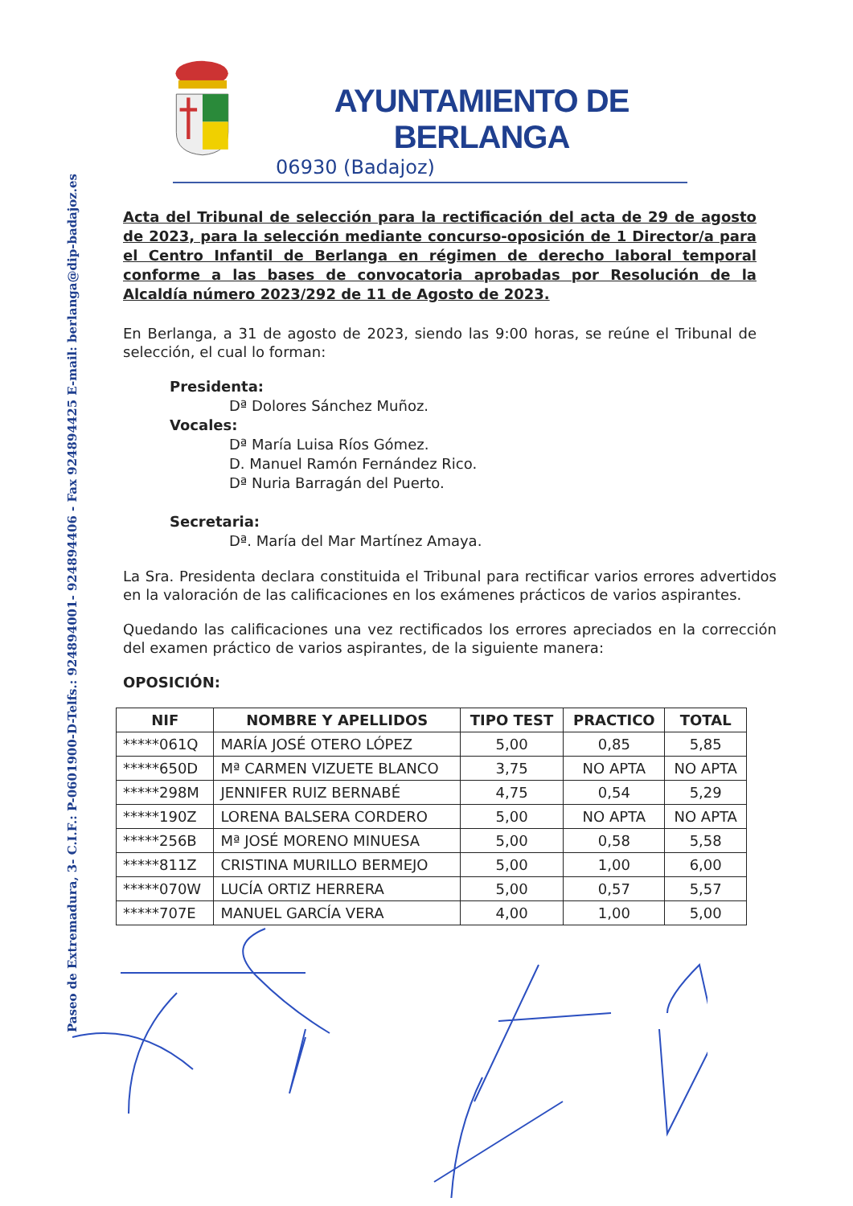Paseo de Extremadura, 3- C.I.F.: P-0601900-D-Telfs.: 924894001- 924894406 - Fax 924894425 E-mail: berlanga@dip-badajoz.es
AYUNTAMIENTO DE BERLANGA
06930 (Badajoz)
Acta del Tribunal de selección para la rectificación del acta de 29 de agosto de 2023, para la selección mediante concurso-oposición de 1 Director/a para el Centro Infantil de Berlanga en régimen de derecho laboral temporal conforme a las bases de convocatoria aprobadas por Resolución de la Alcaldía número 2023/292 de 11 de Agosto de 2023.
En Berlanga, a 31 de agosto de 2023, siendo las 9:00 horas, se reúne el Tribunal de selección, el cual lo forman:
Presidenta:
Dª Dolores Sánchez Muñoz.
Vocales:
Dª María Luisa Ríos Gómez.
D. Manuel Ramón Fernández Rico.
Dª Nuria Barragán del Puerto.
Secretaria:
Dª. María del Mar Martínez Amaya.
La Sra. Presidenta declara constituida el Tribunal para rectificar varios errores advertidos en la valoración de las calificaciones en los exámenes prácticos de varios aspirantes.
Quedando las calificaciones una vez rectificados los errores apreciados en la corrección del examen práctico de varios aspirantes, de la siguiente manera:
OPOSICIÓN:
| NIF | NOMBRE Y APELLIDOS | TIPO TEST | PRACTICO | TOTAL |
| --- | --- | --- | --- | --- |
| *****061Q | MARÍA JOSÉ OTERO LÓPEZ | 5,00 | 0,85 | 5,85 |
| *****650D | Mª CARMEN VIZUETE BLANCO | 3,75 | NO APTA | NO APTA |
| *****298M | JENNIFER RUIZ BERNABÉ | 4,75 | 0,54 | 5,29 |
| *****190Z | LORENA BALSERA CORDERO | 5,00 | NO APTA | NO APTA |
| *****256B | Mª JOSÉ MORENO MINUESA | 5,00 | 0,58 | 5,58 |
| *****811Z | CRISTINA MURILLO BERMEJO | 5,00 | 1,00 | 6,00 |
| *****070W | LUCÍA ORTIZ HERRERA | 5,00 | 0,57 | 5,57 |
| *****707E | MANUEL GARCÍA VERA | 4,00 | 1,00 | 5,00 |